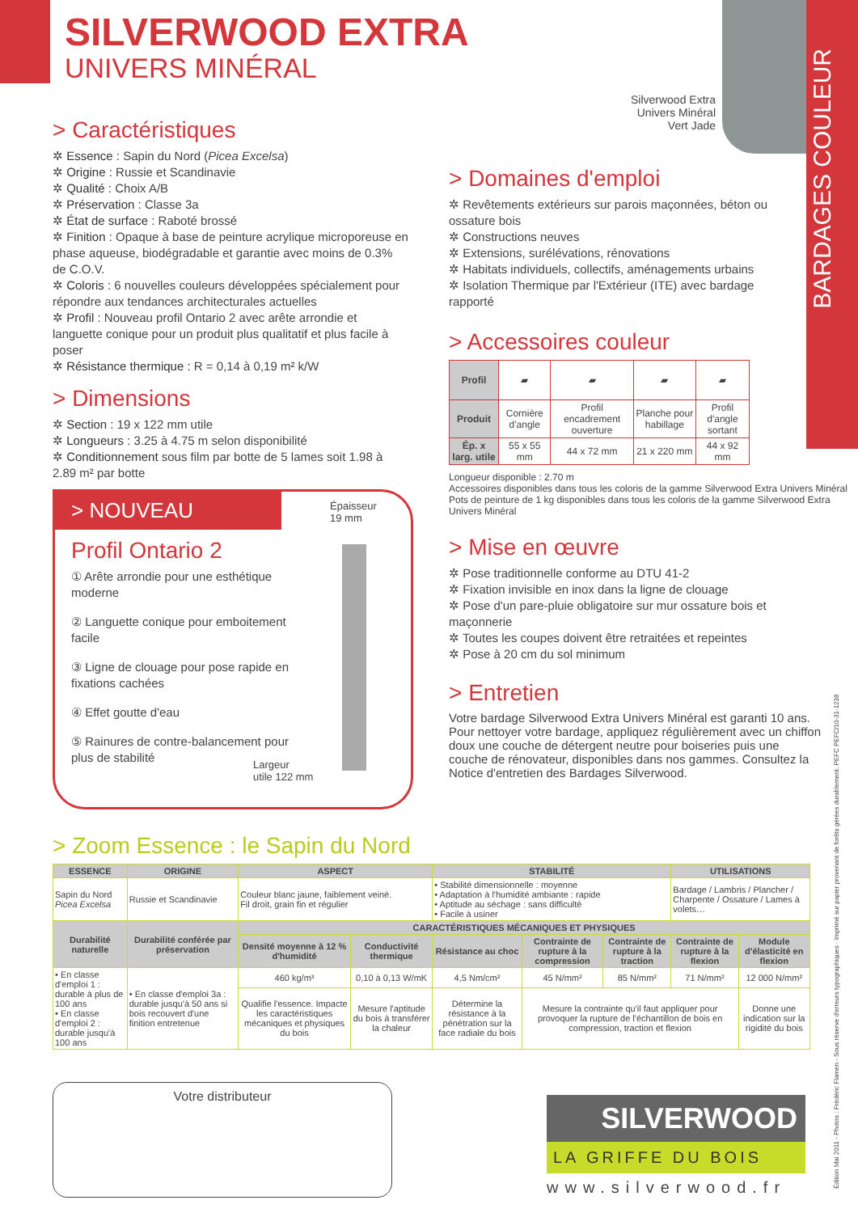SILVERWOOD EXTRA
UNIVERS MINÉRAL
Silverwood Extra Univers Minéral Vert Jade
BARDAGES COULEUR
> Caractéristiques
✲ Essence : Sapin du Nord (Picea Excelsa)
✲ Origine : Russie et Scandinavie
✲ Qualité : Choix A/B
✲ Préservation : Classe 3a
✲ État de surface : Raboté brossé
✲ Finition : Opaque à base de peinture acrylique microporeuse en phase aqueuse, biodégradable et garantie avec moins de 0.3% de C.O.V.
✲ Coloris : 6 nouvelles couleurs développées spécialement pour répondre aux tendances architecturales actuelles
✲ Profil : Nouveau profil Ontario 2 avec arête arrondie et languette conique pour un produit plus qualitatif et plus facile à poser
✲ Résistance thermique : R = 0,14 à 0,19 m² k/W
> Dimensions
✲ Section : 19 x 122 mm utile
✲ Longueurs : 3.25 à 4.75 m selon disponibilité
✲ Conditionnement sous film par botte de 5 lames soit 1.98 à 2.89 m² par botte
> NOUVEAU
Épaisseur
19 mm
Profil Ontario 2
① Arête arrondie pour une esthétique moderne
② Languette conique pour emboitement facile
③ Ligne de clouage pour pose rapide en fixations cachées
④ Effet goutte d'eau
⑤ Rainures de contre-balancement pour plus de stabilité
Largeur
utile 122 mm
> Domaines d'emploi
✲ Revêtements extérieurs sur parois maçonnées, béton ou ossature bois
✲ Constructions neuves
✲ Extensions, surélévations, rénovations
✲ Habitats individuels, collectifs, aménagements urbains
✲ Isolation Thermique par l'Extérieur (ITE) avec bardage rapporté
> Accessoires couleur
| Profil | ▰ | ▰ | ▰ | ▰ |
| Produit | Cornière d'angle | Profil encadrement ouverture | Planche pour habillage | Profil d'angle sortant |
| Ép. x larg. utile | 55 x 55 mm | 44 x 72 mm | 21 x 220 mm | 44 x 92 mm |
Longueur disponible : 2.70 m
Accessoires disponibles dans tous les coloris de la gamme Silverwood Extra Univers Minéral
Pots de peinture de 1 kg disponibles dans tous les coloris de la gamme Silverwood Extra Univers Minéral
> Mise en œuvre
✲ Pose traditionnelle conforme au DTU 41-2
✲ Fixation invisible en inox dans la ligne de clouage
✲ Pose d'un pare-pluie obligatoire sur mur ossature bois et maçonnerie
✲ Toutes les coupes doivent être retraitées et repeintes
✲ Pose à 20 cm du sol minimum
> Entretien
Votre bardage Silverwood Extra Univers Minéral est garanti 10 ans. Pour nettoyer votre bardage, appliquez régulièrement avec un chiffon doux une couche de détergent neutre pour boiseries puis une couche de rénovateur, disponibles dans nos gammes. Consultez la Notice d'entretien des Bardages Silverwood.
> Zoom Essence : le Sapin du Nord
| ESSENCE | ORIGINE | ASPECT | | STABILITÉ | | | UTILISATIONS | |
| --- | --- | --- | --- | --- | --- | --- | --- | --- |
| Sapin du Nord Picea Excelsa | Russie et Scandinavie | Couleur blanc jaune, faiblement veiné. Fil droit, grain fin et régulier | | • Stabilité dimensionnelle : moyenne • Adaptation à l'humidité ambiante : rapide • Aptitude au séchage : sans difficulté • Facile à usiner | | | Bardage / Lambris / Plancher / Charpente / Ossature / Lames à volets… | |
| Durabilité naturelle | Durabilité conférée par préservation | CARACTÉRISTIQUES MÉCANIQUES ET PHYSIQUES | | | | | | |
| | | Densité moyenne à 12 % d'humidité | Conductivité thermique | Résistance au choc | Contrainte de rupture à la compression | Contrainte de rupture à la traction | Contrainte de rupture à la flexion | Module d'élasticité en flexion |
| • En classe d'emploi 1 : durable à plus de 100 ans • En classe d'emploi 2 : durable jusqu'à 100 ans | • En classe d'emploi 3a : durable jusqu'à 50 ans si bois recouvert d'une finition entretenue | 460 kg/m³ | 0,10 à 0,13 W/mK | 4,5 Nm/cm² | 45 N/mm² | 85 N/mm² | 71 N/mm² | 12 000 N/mm² |
| | | Qualifie l'essence. Impacte les caractéristiques mécaniques et physiques du bois | Mesure l'aptitude du bois à transférer la chaleur | Détermine la résistance à la pénétration sur la face radiale du bois | Mesure la contrainte qu'il faut appliquer pour provoquer la rupture de l'échantillon de bois en compression, traction et flexion | | | Donne une indication sur la rigidité du bois |
Votre distributeur
SILVERWOOD
LA GRIFFE DU BOIS
www.silverwood.fr
Édition Mai 2011 - Photos : Frédéric Flamen - Sous réserve d'erreurs typographiques · Imprimé sur papier provenant de forêts gérées durablement. PEFC PEFC/10-31-1238